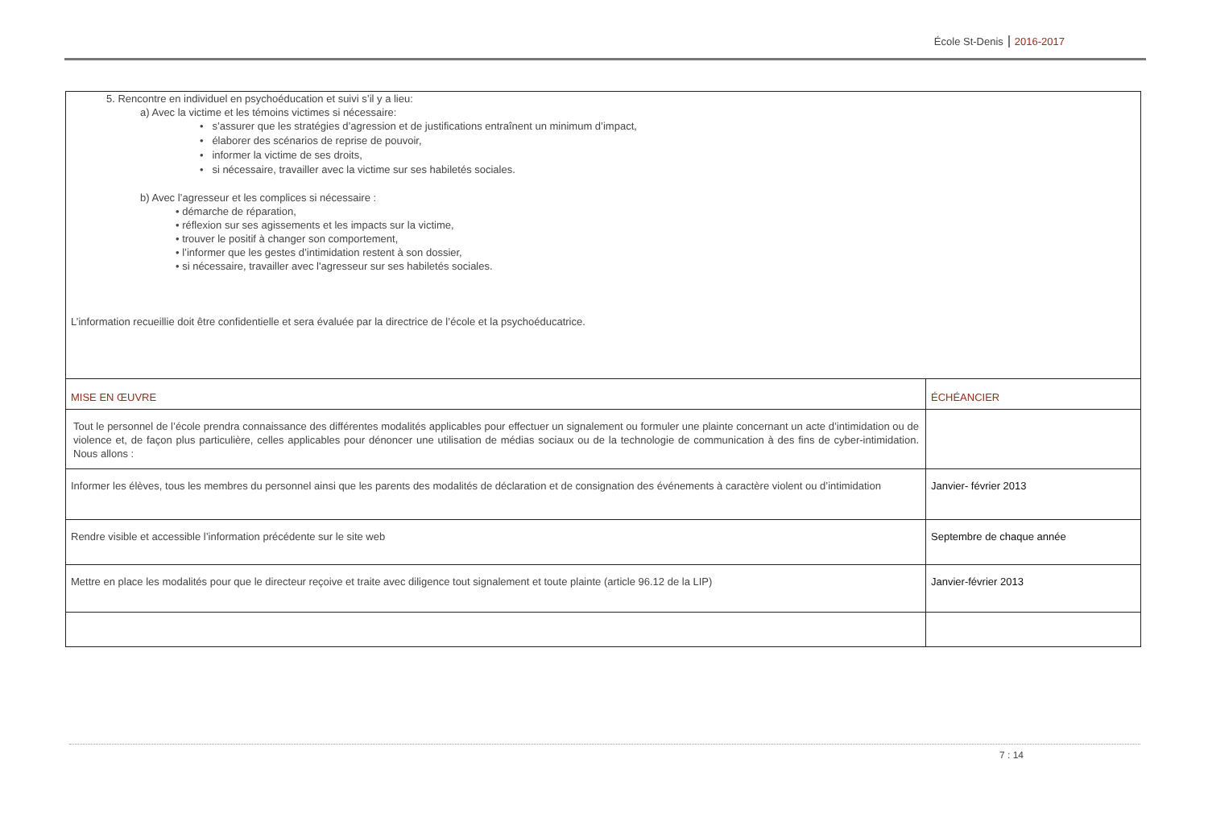École St-Denis 2016-2017
| 5. Rencontre en individuel en psychoéducation et suivi s’il y a lieu: a) Avec la victime et les témoins victimes si nécessaire: • s’assurer que les stratégies d’agression et de justifications entraînent un minimum d’impact, • élaborer des scénarios de reprise de pouvoir, • informer la victime de ses droits, • si nécessaire, travailler avec la victime sur ses habiletés sociales. b) Avec l’agresseur et les complices si nécessaire : • démarche de réparation, • réflexion sur ses agissements et les impacts sur la victime, • trouver le positif à changer son comportement, • l’informer que les gestes d’intimidation restent à son dossier, • si nécessaire, travailler avec l'agresseur sur ses habiletés sociales. L’information recueillie doit être confidentielle et sera évaluée par la directrice de l’école et la psychoéducatrice. | |
| MISE EN ŒUVRE | ÉCHÉANCIER |
| Tout le personnel de l’école prendra connaissance des différentes modalités applicables pour effectuer un signalement ou formuler une plainte concernant un acte d’intimidation ou de violence et, de façon plus particulière, celles applicables pour dénoncer une utilisation de médias sociaux ou de la technologie de communication à des fins de cyber-intimidation. Nous allons : | |
| Informer les élèves, tous les membres du personnel ainsi que les parents des modalités de déclaration et de consignation des événements à caractère violent ou d’intimidation | Janvier- février 2013 |
| Rendre visible et accessible l’information précédente sur le site web | Septembre de chaque année |
| Mettre en place les modalités pour que le directeur reçoive et traite avec diligence tout signalement et toute plainte (article 96.12 de la LIP) | Janvier-février 2013 |
7 : 14